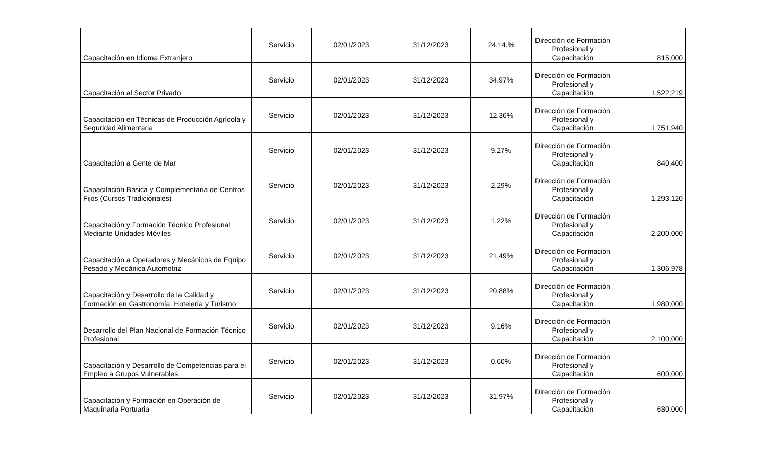| Capacitación en Idioma Extranjero | Servicio | 02/01/2023 | 31/12/2023 | 24.14.% | Dirección de Formación Profesional y Capacitación | 815,000 |
| Capacitación al Sector Privado | Servicio | 02/01/2023 | 31/12/2023 | 34.97% | Dirección de Formación Profesional y Capacitación | 1,522,219 |
| Capacitación en Técnicas de Producción Agrícola y Seguridad Alimentaria | Servicio | 02/01/2023 | 31/12/2023 | 12.36% | Dirección de Formación Profesional y Capacitación | 1,751,940 |
| Capacitación a Gente de Mar | Servicio | 02/01/2023 | 31/12/2023 | 9.27% | Dirección de Formación Profesional y Capacitación | 840,400 |
| Capacitación Básica y Complementaria de Centros Fijos (Cursos Tradicionales) | Servicio | 02/01/2023 | 31/12/2023 | 2.29% | Dirección de Formación Profesional y Capacitación | 1,293,120 |
| Capacitación y Formación Técnico Profesional Mediante Unidades Móviles | Servicio | 02/01/2023 | 31/12/2023 | 1.22% | Dirección de Formación Profesional y Capacitación | 2,200,000 |
| Capacitación a Operadores y Mecánicos de Equipo Pesado y Mecánica Automotriz | Servicio | 02/01/2023 | 31/12/2023 | 21.49% | Dirección de Formación Profesional y Capacitación | 1,306,978 |
| Capacitación y Desarrollo de la Calidad y Formación en Gastronomía, Hotelería y Turismo | Servicio | 02/01/2023 | 31/12/2023 | 20.88% | Dirección de Formación Profesional y Capacitación | 1,980,000 |
| Desarrollo del Plan Nacional de Formación Técnico Profesional | Servicio | 02/01/2023 | 31/12/2023 | 9.16% | Dirección de Formación Profesional y Capacitación | 2,100,000 |
| Capacitación y Desarrollo de Competencias para el Empleo a Grupos Vulnerables | Servicio | 02/01/2023 | 31/12/2023 | 0.60% | Dirección de Formación Profesional y Capacitación | 600,000 |
| Capacitación y Formación en Operación de Maquinaria Portuaria | Servicio | 02/01/2023 | 31/12/2023 | 31.97% | Dirección de Formación Profesional y Capacitación | 630,000 |